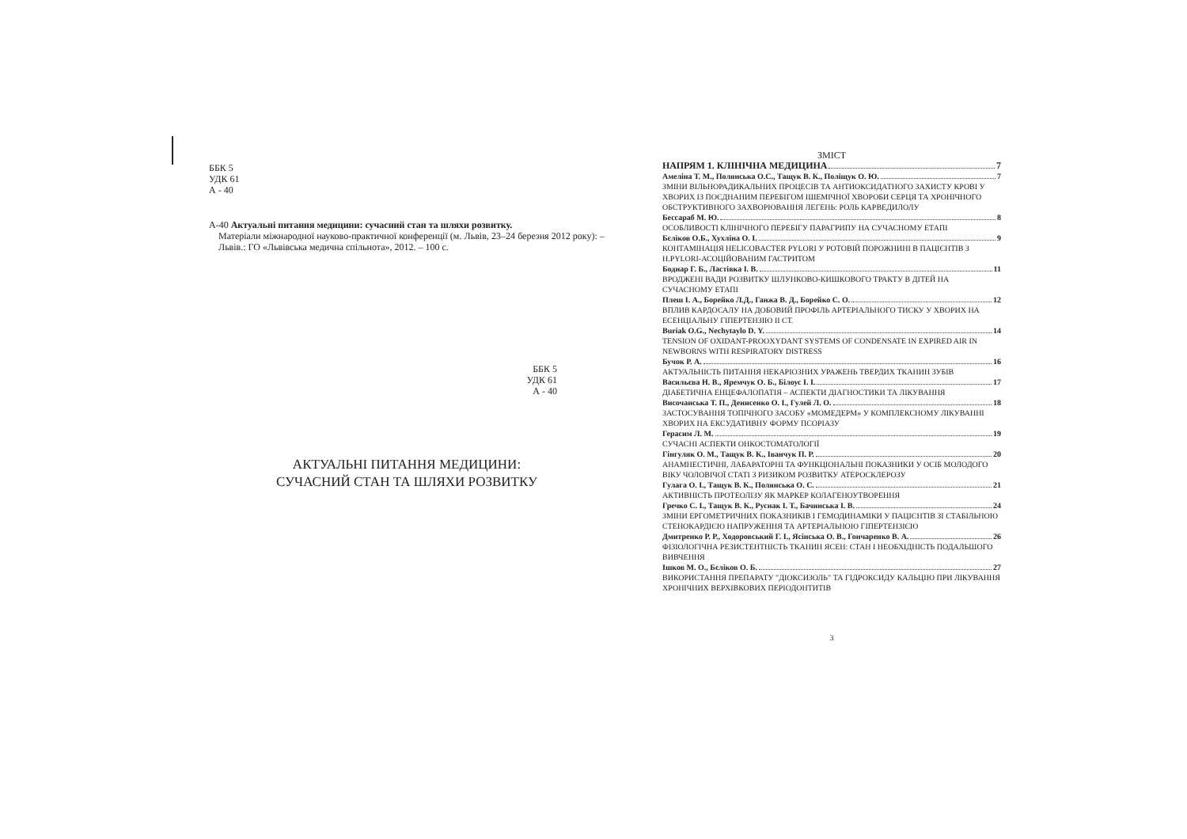ББК 5
УДК 61
А - 40
А-40 Актуальні питання медицини: сучасний стан та шляхи розвитку.
Матеріали міжнародної науково-практичної конференції (м. Львів, 23–24 березня 2012 року): – Львів.: ГО «Львівська медична спільнота», 2012. – 100 с.
ББК 5
УДК 61
А - 40
АКТУАЛЬНІ ПИТАННЯ МЕДИЦИНИ:
СУЧАСНИЙ СТАН ТА ШЛЯХИ РОЗВИТКУ
ЗМІСТ
НАПРЯМ 1. КЛІНІЧНА МЕДИЦИНА 7
Амеліна Т. М., Полянська О.С., Тащук В. К., Поліщук О. Ю. 7
ЗМІНИ ВІЛЬНОРАДИКАЛЬНИХ ПРОЦЕСІВ ТА АНТИОКСИДАТНОГО ЗАХИСТУ КРОВІ У ХВОРИХ ІЗ ПОЄДНАНИМ ПЕРЕБІГОМ ІШЕМІЧНОЇ ХВОРОБИ СЕРЦЯ ТА ХРОНІЧНОГО ОБСТРУКТИВНОГО ЗАХВОРЮВАННЯ ЛЕГЕНЬ: РОЛЬ КАРВЕДИЛОЛУ
Бессараб М. Ю. 8
ОСОБЛИВОСТІ КЛІНІЧНОГО ПЕРЕБІГУ ПАРАГРИПУ НА СУЧАСНОМУ ЕТАПІ
Бєліков О.Б., Хухліна О. І. 9
КОНТАМІНАЦІЯ HELICOBACTER PYLORI У РОТОВІЙ ПОРОЖНИНІ В ПАЦІЄНТІВ З H.PYLORI-АСОЦІЙОВАНИМ ГАСТРИТОМ
Боднар Г. Б., Ластівка І. В. 11
ВРОДЖЕНІ ВАДИ РОЗВИТКУ ШЛУНКОВО-КИШКОВОГО ТРАКТУ В ДІТЕЙ НА СУЧАСНОМУ ЕТАПІ
Плеш І. А., Борейко Л.Д., Ганжа В. Д., Борейко С. О. 12
ВПЛИВ КАРДОСАЛУ НА ДОБОВИЙ ПРОФІЛЬ АРТЕРІАЛЬНОГО ТИСКУ У ХВОРИХ НА ЕСЕНЦІАЛЬНУ ГІПЕРТЕНЗІЮ ІІ СТ.
Buriak O.G., Nechytaylo D. Y. 14
TENSION OF OXIDANT-PROOXYDANT SYSTEMS OF CONDENSATE IN EXPIRED AIR IN NEWBORNS WITH RESPIRATORY DISTRESS
Бучок Р. А. 16
АКТУАЛЬНІСТЬ ПИТАННЯ НЕКАРІОЗНИХ УРАЖЕНЬ ТВЕРДИХ ТКАНИН ЗУБІВ
Васильєва Н. В., Яремчук О. Б., Білоус І. І. 17
ДІАБЕТИЧНА ЕНЦЕФАЛОПАТІЯ – АСПЕКТИ ДІАГНОСТИКИ ТА ЛІКУВАННЯ
Височанська Т. П., Денисенко О. І., Гулей Л. О. 18
ЗАСТОСУВАННЯ ТОПІЧНОГО ЗАСОБУ «МОМЕДЕРМ» У КОМПЛЕКСНОМУ ЛІКУВАННІ ХВОРИХ НА ЕКСУДАТИВНУ ФОРМУ ПСОРІАЗУ
Герасим Л. М. 19
СУЧАСНІ АСПЕКТИ ОНКОСТОМАТОЛОГІЇ
Гінгуляк О. М., Тащук В. К., Іванчук П. Р. 20
АНАМНЕСТИЧНІ, ЛАБАРАТОРНІ ТА ФУНКЦІОНАЛЬНІ ПОКАЗНИКИ У ОСІБ МОЛОДОГО ВІКУ ЧОЛОВІЧОЇ СТАТІ З РИЗИКОМ РОЗВИТКУ АТЕРОСКЛЕРОЗУ
Гулага О. І., Тащук В. К., Полянська О. С. 21
АКТИВНІСТЬ ПРОТЕОЛІЗУ ЯК МАРКЕР КОЛАГЕНОУТВОРЕННЯ
Гречко С. І., Тащук В. К., Руснак І. Т., Бачинська І. В. 24
ЗМІНИ ЕРГОМЕТРИЧНИХ ПОКАЗНИКІВ І ГЕМОДИНАМІКИ У ПАЦІЄНТІВ ЗІ СТАБІЛЬНОЮ СТЕНОКАРДІЄЮ НАПРУЖЕННЯ ТА АРТЕРІАЛЬНОЮ ГІПЕРТЕНЗІЄЮ
Дмитренко Р. Р., Ходоровський Г. І., Ясінська О. В., Гончаренко В. А. 26
ФІЗІОЛОГІЧНА РЕЗИСТЕНТНІСТЬ ТКАНИН ЯСЕН: СТАН І НЕОБХІДНІСТЬ ПОДАЛЬШОГО ВИВЧЕННЯ
Ішков М. О., Бєліков О. Б. 27
ВИКОРИСТАННЯ ПРЕПАРАТУ "ДІОКСИЗОЛЬ" ТА ГІДРОКСИДУ КАЛЬЦІЮ ПРИ ЛІКУВАННЯ ХРОНІЧНИХ ВЕРХІВКОВИХ ПЕРІОДОНТИТІВ
3